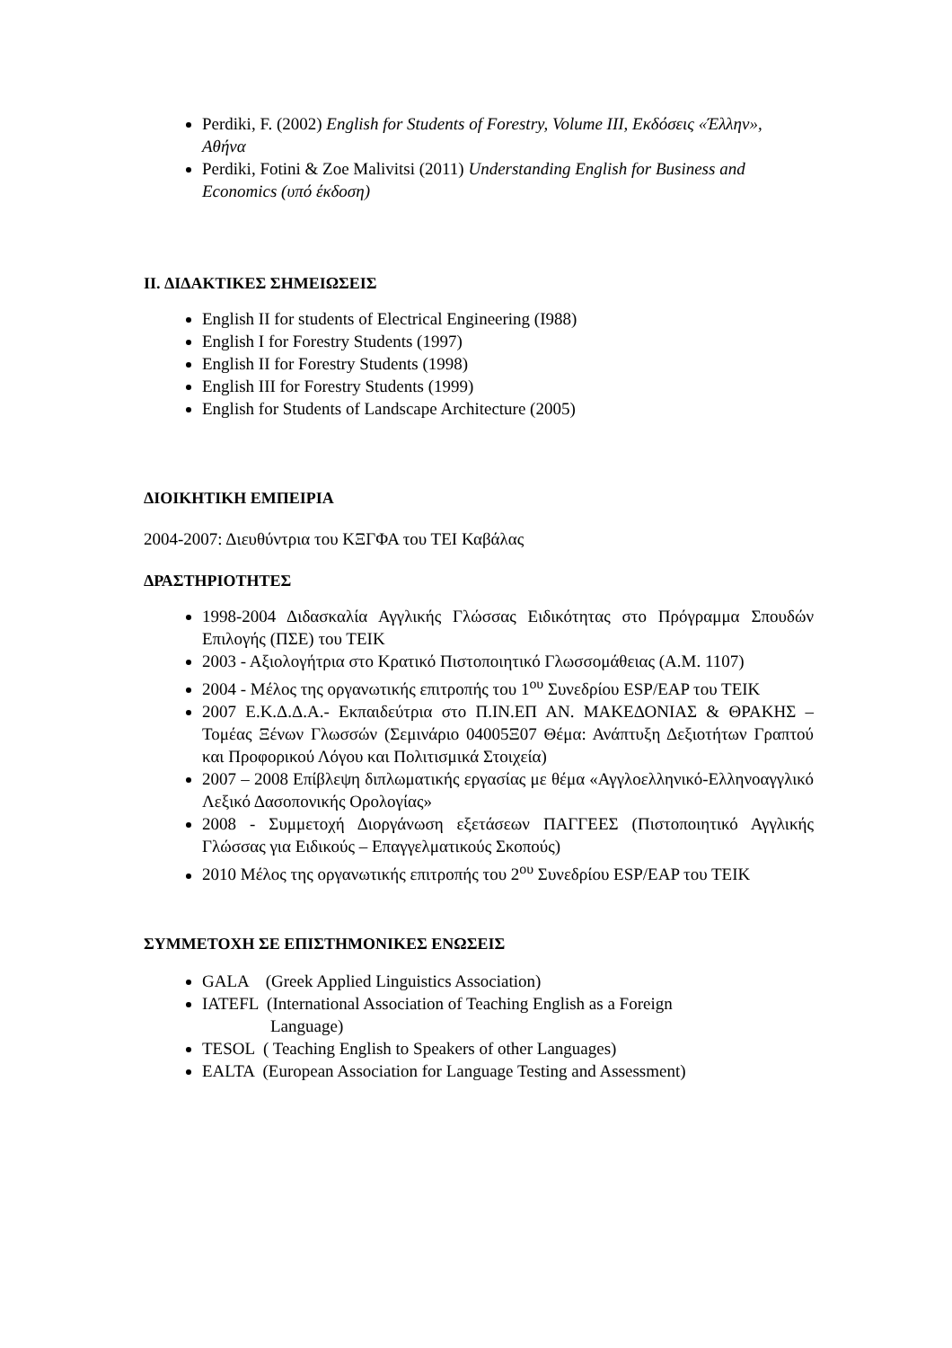Perdiki, F. (2002) English for Students of Forestry, Volume III, Εκδόσεις «Έλλην», Αθήνα
Perdiki, Fotini & Zoe Malivitsi (2011) Understanding English for Business and Economics (υπό έκδοση)
II. ΔΙΔΑΚΤΙΚΕΣ ΣΗΜΕΙΩΣΕΙΣ
English II for students of Electrical Engineering (I988)
English I for Forestry Students (1997)
English II for Forestry Students (1998)
English III for Forestry Students (1999)
English for Students of Landscape Architecture (2005)
ΔΙΟΙΚΗΤΙΚΗ ΕΜΠΕΙΡΙΑ
2004-2007: Διευθύντρια του ΚΞΓΦΑ του ΤΕΙ Καβάλας
ΔΡΑΣΤΗΡΙΟΤΗΤΕΣ
1998-2004 Διδασκαλία Αγγλικής Γλώσσας Ειδικότητας στο Πρόγραμμα Σπουδών Επιλογής (ΠΣΕ) του ΤΕΙΚ
2003 - Αξιολογήτρια στο Κρατικό Πιστοποιητικό Γλωσσομάθειας (Α.Μ. 1107)
2004 - Μέλος της οργανωτικής επιτροπής του 1<sup>ου</sup> Συνεδρίου ESP/EAP του ΤΕΙΚ
2007 Ε.Κ.Δ.Δ.Α.- Εκπαιδεύτρια στο Π.ΙΝ.ΕΠ ΑΝ. ΜΑΚΕΔΟΝΙΑΣ & ΘΡΑΚΗΣ – Τομέας Ξένων Γλωσσών (Σεμινάριο 04005Ξ07 Θέμα: Ανάπτυξη Δεξιοτήτων Γραπτού και Προφορικού Λόγου και Πολιτισμικά Στοιχεία)
2007 – 2008 Επίβλεψη διπλωματικής εργασίας με θέμα «Αγγλοελληνικό-Ελληνοαγγλικό Λεξικό Δασοπονικής Ορολογίας»
2008 - Συμμετοχή Διοργάνωση εξετάσεων ΠΑΓΓΕΕΣ (Πιστοποιητικό Αγγλικής Γλώσσας για Ειδικούς – Επαγγελματικούς Σκοπούς)
2010 Μέλος της οργανωτικής επιτροπής του 2<sup>ου</sup> Συνεδρίου ESP/EAP του ΤΕΙΚ
ΣΥΜΜΕΤΟΧΗ ΣΕ ΕΠΙΣΤΗΜΟΝΙΚΕΣ ΕΝΩΣΕΙΣ
GALA (Greek Applied Linguistics Association)
IATEFL (International Association of Teaching English as a Foreign
Language)
TESOL ( Teaching English to Speakers of other Languages)
EALTA (European Association for Language Testing and Assessment)